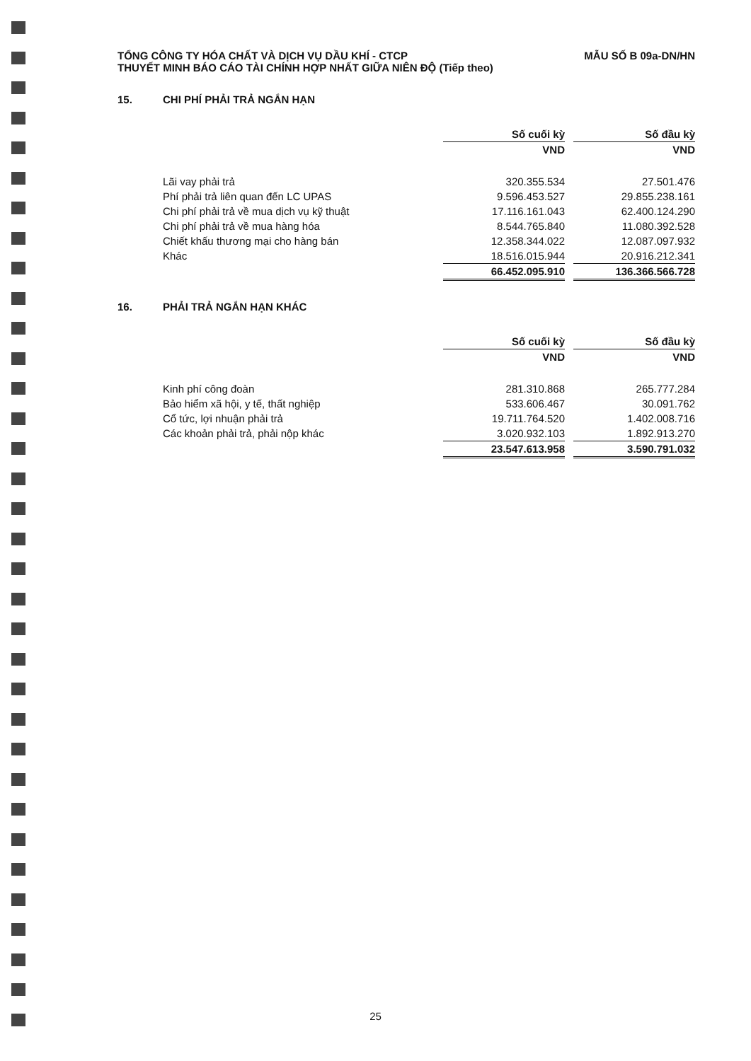TỔNG CÔNG TY HÓA CHẤT VÀ DỊCH VỤ DẦU KHÍ - CTCP
THUYẾT MINH BÁO CÁO TÀI CHÍNH HỢP NHẤT GIỮA NIÊN ĐỘ (Tiếp theo)
MẪU SỐ B 09a-DN/HN
15. CHI PHÍ PHẢI TRẢ NGẮN HẠN
| | Số cuối kỳ | | Số đầu kỳ |
| | VND | | VND |
| Lãi vay phải trả | 320.355.534 | | 27.501.476 |
| Phí phải trả liên quan đến LC UPAS | 9.596.453.527 | | 29.855.238.161 |
| Chi phí phải trả về mua dịch vụ kỹ thuật | 17.116.161.043 | | 62.400.124.290 |
| Chi phí phải trả về mua hàng hóa | 8.544.765.840 | | 11.080.392.528 |
| Chiết khấu thương mại cho hàng bán | 12.358.344.022 | | 12.087.097.932 |
| Khác | 18.516.015.944 | | 20.916.212.341 |
| | 66.452.095.910 | | 136.366.566.728 |
16. PHẢI TRẢ NGẮN HẠN KHÁC
| | Số cuối kỳ | | Số đầu kỳ |
| | VND | | VND |
| Kinh phí công đoàn | 281.310.868 | | 265.777.284 |
| Bảo hiểm xã hội, y tế, thất nghiệp | 533.606.467 | | 30.091.762 |
| Cổ tức, lợi nhuận phải trả | 19.711.764.520 | | 1.402.008.716 |
| Các khoản phải trả, phải nộp khác | 3.020.932.103 | | 1.892.913.270 |
| | 23.547.613.958 | | 3.590.791.032 |
25